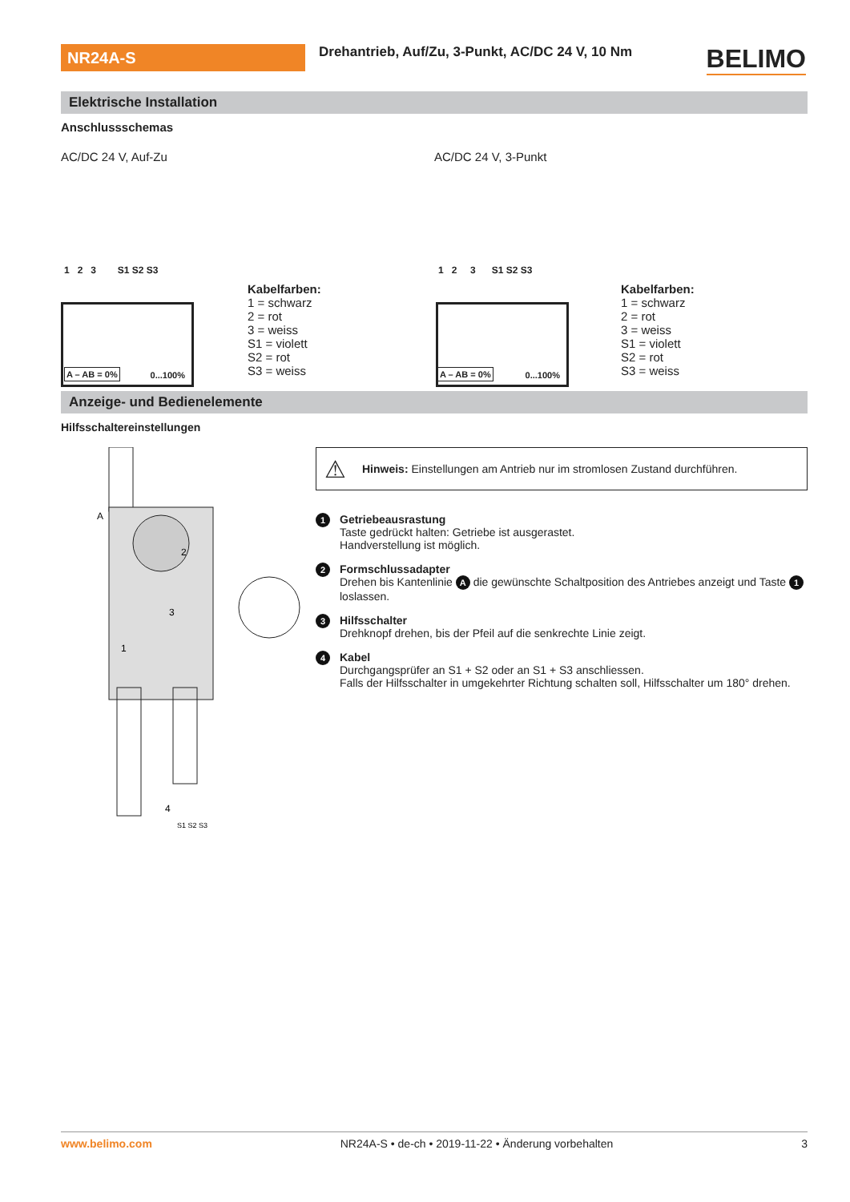NR24A-S
Drehantrieb, Auf/Zu, 3-Punkt, AC/DC 24 V, 10 Nm
BELIMO
Elektrische Installation
Anschlussschemas
AC/DC 24 V, Auf-Zu AC/DC 24 V, 3-Punkt
1 2 3 S1 S2 S3
0...100%
A – AB = 0%
1 2 3 S1 S2 S3
0...100%
A – AB = 0%
Kabelfarben:
1 = schwarz
2 = rot
3 = weiss
S1 = violett
S2 = rot
S3 = weiss
Kabelfarben:
1 = schwarz
2 = rot
3 = weiss
S1 = violett
S2 = rot
S3 = weiss
Anzeige- und Bedienelemente
Hilfsschaltereinstellungen
A
2
3
1
4
S1 S2 S3
⚠ Hinweis: Einstellungen am Antrieb nur im stromlosen Zustand durchführen.
1
Getriebeausrastung
Taste gedrückt halten: Getriebe ist ausgerastet.
Handverstellung ist möglich.
2
Formschlussadapter
Drehen bis Kantenlinie A die gewünschte Schaltposition des Antriebes anzeigt und Taste 1 loslassen.
3
Hilfsschalter
Drehknopf drehen, bis der Pfeil auf die senkrechte Linie zeigt.
4
Kabel
Durchgangsprüfer an S1 + S2 oder an S1 + S3 anschliessen.
Falls der Hilfsschalter in umgekehrter Richtung schalten soll, Hilfsschalter um 180° drehen.
www.belimo.com NR24A-S • de-ch • 2019-11-22 • Änderung vorbehalten 3